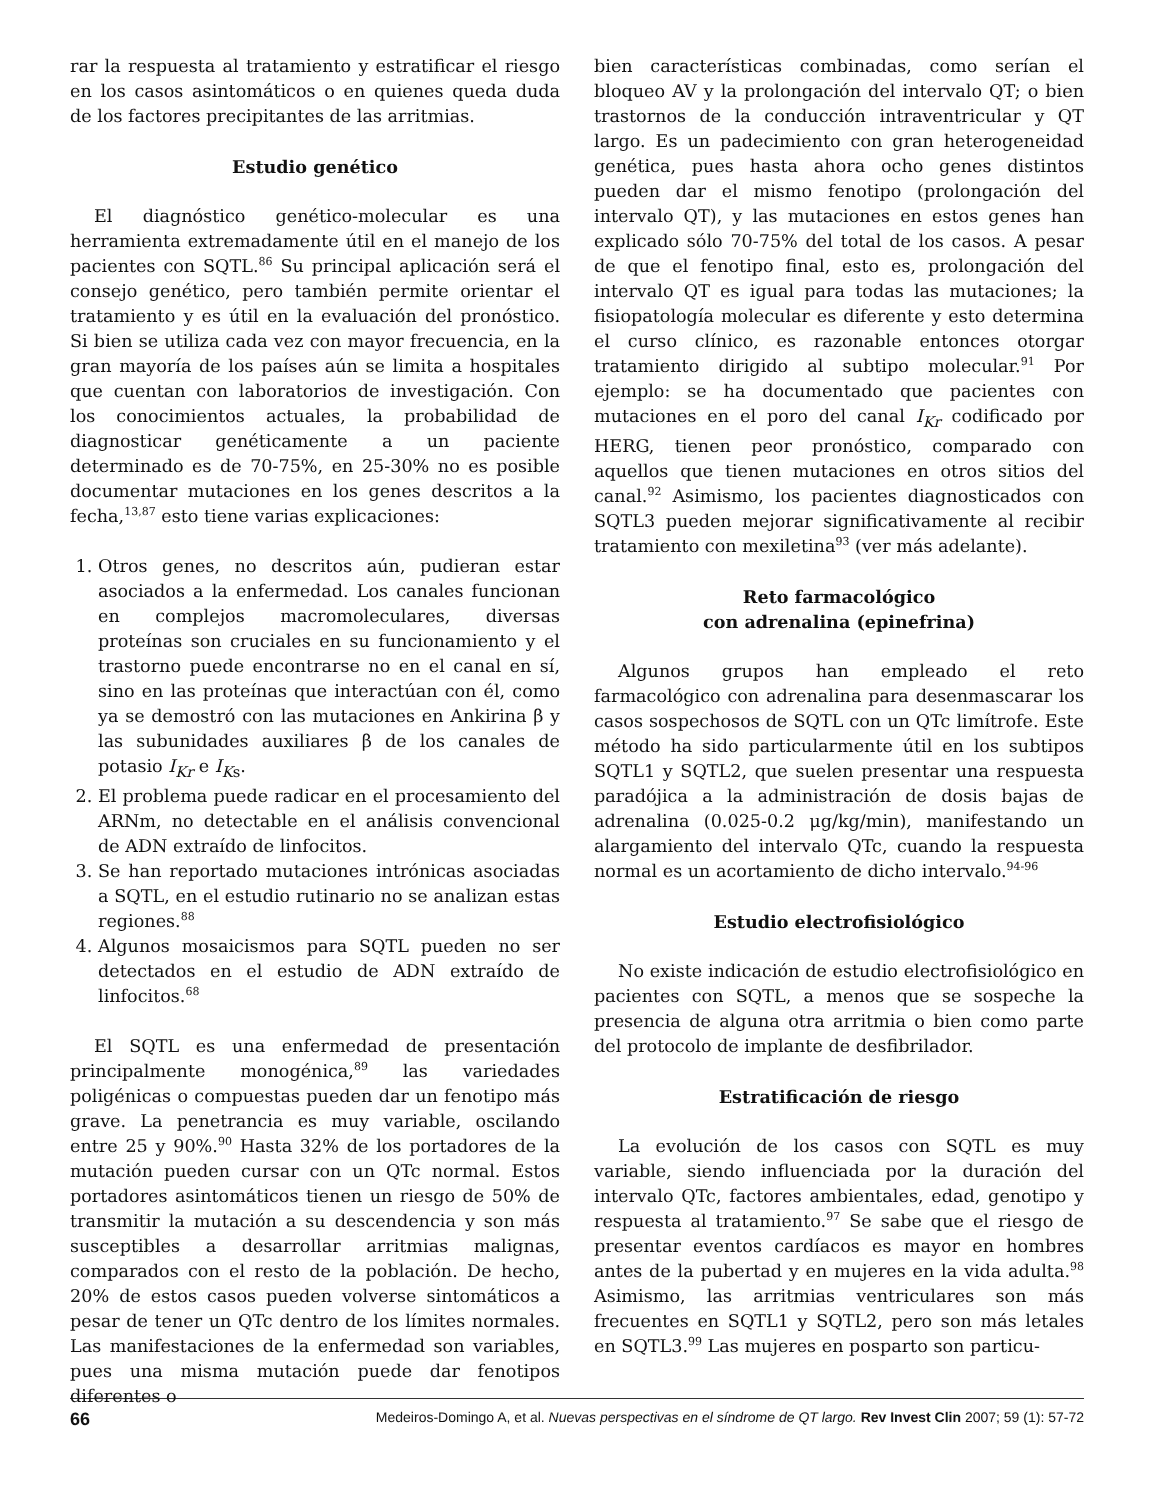rar la respuesta al tratamiento y estratificar el riesgo en los casos asintomáticos o en quienes queda duda de los factores precipitantes de las arritmias.
Estudio genético
El diagnóstico genético-molecular es una herramienta extremadamente útil en el manejo de los pacientes con SQTL.<sup>86</sup> Su principal aplicación será el consejo genético, pero también permite orientar el tratamiento y es útil en la evaluación del pronóstico. Si bien se utiliza cada vez con mayor frecuencia, en la gran mayoría de los países aún se limita a hospitales que cuentan con laboratorios de investigación. Con los conocimientos actuales, la probabilidad de diagnosticar genéticamente a un paciente determinado es de 70-75%, en 25-30% no es posible documentar mutaciones en los genes descritos a la fecha,<sup>13,87</sup> esto tiene varias explicaciones:
1. Otros genes, no descritos aún, pudieran estar asociados a la enfermedad. Los canales funcionan en complejos macromoleculares, diversas proteínas son cruciales en su funcionamiento y el trastorno puede encontrarse no en el canal en sí, sino en las proteínas que interactúan con él, como ya se demostró con las mutaciones en Ankirina β y las subunidades auxiliares β de los canales de potasio I<sub>Kr</sub> e I<sub>K</sub><sub>s</sub>.
2. El problema puede radicar en el procesamiento del ARNm, no detectable en el análisis convencional de ADN extraído de linfocitos.
3. Se han reportado mutaciones intrónicas asociadas a SQTL, en el estudio rutinario no se analizan estas regiones.<sup>88</sup>
4. Algunos mosaicismos para SQTL pueden no ser detectados en el estudio de ADN extraído de linfocitos.<sup>68</sup>
El SQTL es una enfermedad de presentación principalmente monogénica,<sup>89</sup> las variedades poligénicas o compuestas pueden dar un fenotipo más grave. La penetrancia es muy variable, oscilando entre 25 y 90%.<sup>90</sup> Hasta 32% de los portadores de la mutación pueden cursar con un QTc normal. Estos portadores asintomáticos tienen un riesgo de 50% de transmitir la mutación a su descendencia y son más susceptibles a desarrollar arritmias malignas, comparados con el resto de la población. De hecho, 20% de estos casos pueden volverse sintomáticos a pesar de tener un QTc dentro de los límites normales. Las manifestaciones de la enfermedad son variables, pues una misma mutación puede dar fenotipos diferentes o
bien características combinadas, como serían el bloqueo AV y la prolongación del intervalo QT; o bien trastornos de la conducción intraventricular y QT largo. Es un padecimiento con gran heterogeneidad genética, pues hasta ahora ocho genes distintos pueden dar el mismo fenotipo (prolongación del intervalo QT), y las mutaciones en estos genes han explicado sólo 70-75% del total de los casos. A pesar de que el fenotipo final, esto es, prolongación del intervalo QT es igual para todas las mutaciones; la fisiopatología molecular es diferente y esto determina el curso clínico, es razonable entonces otorgar tratamiento dirigido al subtipo molecular.<sup>91</sup> Por ejemplo: se ha documentado que pacientes con mutaciones en el poro del canal I<sub>Kr</sub> codificado por HERG, tienen peor pronóstico, comparado con aquellos que tienen mutaciones en otros sitios del canal.<sup>92</sup> Asimismo, los pacientes diagnosticados con SQTL3 pueden mejorar significativamente al recibir tratamiento con mexiletina<sup>93</sup> (ver más adelante).
Reto farmacológico
con adrenalina (epinefrina)
Algunos grupos han empleado el reto farmacológico con adrenalina para desenmascarar los casos sospechosos de SQTL con un QTc limítrofe. Este método ha sido particularmente útil en los subtipos SQTL1 y SQTL2, que suelen presentar una respuesta paradójica a la administración de dosis bajas de adrenalina (0.025-0.2 μg/kg/min), manifestando un alargamiento del intervalo QTc, cuando la respuesta normal es un acortamiento de dicho intervalo.<sup>94-96</sup>
Estudio electrofisiológico
No existe indicación de estudio electrofisiológico en pacientes con SQTL, a menos que se sospeche la presencia de alguna otra arritmia o bien como parte del protocolo de implante de desfibrilador.
Estratificación de riesgo
La evolución de los casos con SQTL es muy variable, siendo influenciada por la duración del intervalo QTc, factores ambientales, edad, genotipo y respuesta al tratamiento.<sup>97</sup> Se sabe que el riesgo de presentar eventos cardíacos es mayor en hombres antes de la pubertad y en mujeres en la vida adulta.<sup>98</sup> Asimismo, las arritmias ventriculares son más frecuentes en SQTL1 y SQTL2, pero son más letales en SQTL3.<sup>99</sup> Las mujeres en posparto son particu-
66 Medeiros-Domingo A, et al. Nuevas perspectivas en el síndrome de QT largo. Rev Invest Clin 2007; 59 (1): 57-72